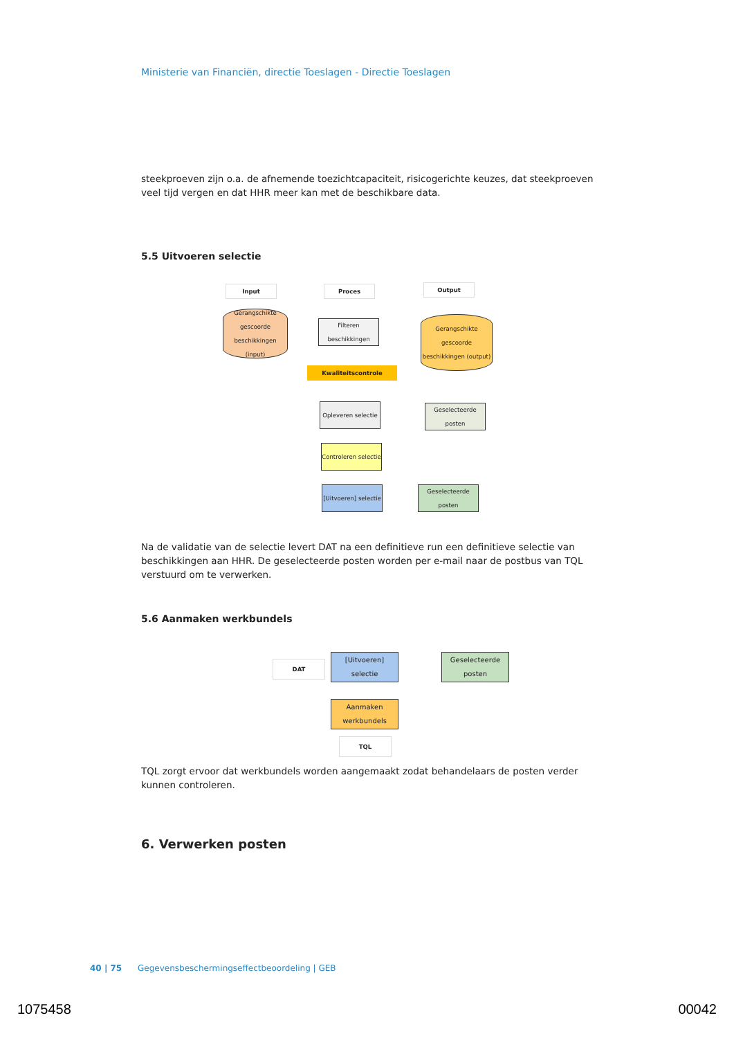Ministerie van Financiën, directie Toeslagen - Directie Toeslagen
steekproeven zijn o.a. de afnemende toezichtcapaciteit, risicogerichte keuzes, dat steekproeven veel tijd vergen en dat HHR meer kan met de beschikbare data.
5.5 Uitvoeren selectie
Input Proces Output
Gerangschikte gescoorde beschikkingen (input)
Filteren beschikkingen
Kwaliteitscontrole
Gerangschikte gescoorde beschikkingen (output)
Opleveren selectie
Geselecteerde posten
Controleren selectie
[Uitvoeren] selectie
Geselecteerde posten
Na de validatie van de selectie levert DAT na een definitieve run een definitieve selectie van beschikkingen aan HHR. De geselecteerde posten worden per e-mail naar de postbus van TQL verstuurd om te verwerken.
5.6 Aanmaken werkbundels
DAT
[Uitvoeren] selectie
Geselecteerde posten
Aanmaken werkbundels
TQL
TQL zorgt ervoor dat werkbundels worden aangemaakt zodat behandelaars de posten verder kunnen controleren.
6. Verwerken posten
40 | 75 Gegevensbeschermingseffectbeoordeling | GEB
1075458 00042